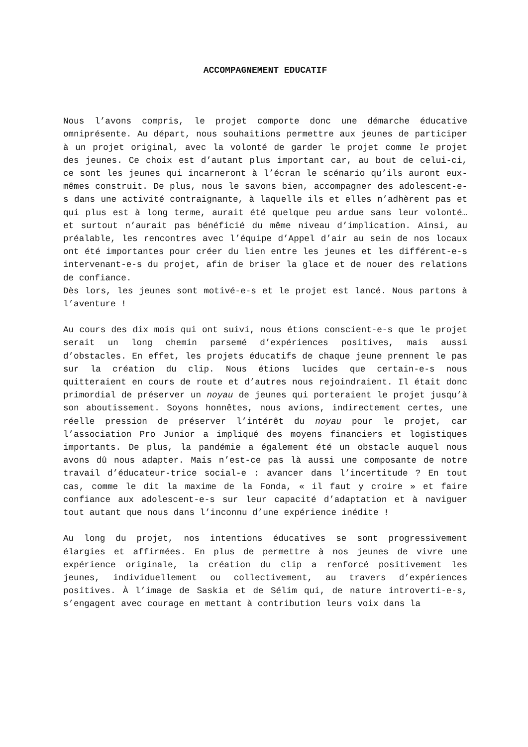ACCOMPAGNEMENT EDUCATIF
Nous l’avons compris, le projet comporte donc une démarche éducative omniprésente. Au départ, nous souhaitions permettre aux jeunes de participer à un projet original, avec la volonté de garder le projet comme le projet des jeunes. Ce choix est d’autant plus important car, au bout de celui-ci, ce sont les jeunes qui incarneront à l’écran le scénario qu’ils auront eux-mêmes construit. De plus, nous le savons bien, accompagner des adolescent-e-s dans une activité contraignante, à laquelle ils et elles n’adhèrent pas et qui plus est à long terme, aurait été quelque peu ardue sans leur volonté… et surtout n’aurait pas bénéficié du même niveau d’implication. Ainsi, au préalable, les rencontres avec l’équipe d’Appel d’air au sein de nos locaux ont été importantes pour créer du lien entre les jeunes et les différent-e-s intervenant-e-s du projet, afin de briser la glace et de nouer des relations de confiance.
Dès lors, les jeunes sont motivé-e-s et le projet est lancé. Nous partons à l’aventure !
Au cours des dix mois qui ont suivi, nous étions conscient-e-s que le projet serait un long chemin parsemé d’expériences positives, mais aussi d’obstacles. En effet, les projets éducatifs de chaque jeune prennent le pas sur la création du clip. Nous étions lucides que certain-e-s nous quitteraient en cours de route et d’autres nous rejoindraient. Il était donc primordial de préserver un noyau de jeunes qui porteraient le projet jusqu’à son aboutissement. Soyons honnêtes, nous avions, indirectement certes, une réelle pression de préserver l’intérêt du noyau pour le projet, car l’association Pro Junior a impliqué des moyens financiers et logistiques importants. De plus, la pandémie a également été un obstacle auquel nous avons dû nous adapter. Mais n’est-ce pas là aussi une composante de notre travail d’éducateur-trice social-e : avancer dans l’incertitude ? En tout cas, comme le dit la maxime de la Fonda, « il faut y croire » et faire confiance aux adolescent-e-s sur leur capacité d’adaptation et à naviguer tout autant que nous dans l’inconnu d’une expérience inédite !
Au long du projet, nos intentions éducatives se sont progressivement élargies et affirmées. En plus de permettre à nos jeunes de vivre une expérience originale, la création du clip a renforcé positivement les jeunes, individuellement ou collectivement, au travers d’expériences positives. À l’image de Saskia et de Sélim qui, de nature introverti-e-s, s’engagent avec courage en mettant à contribution leurs voix dans la